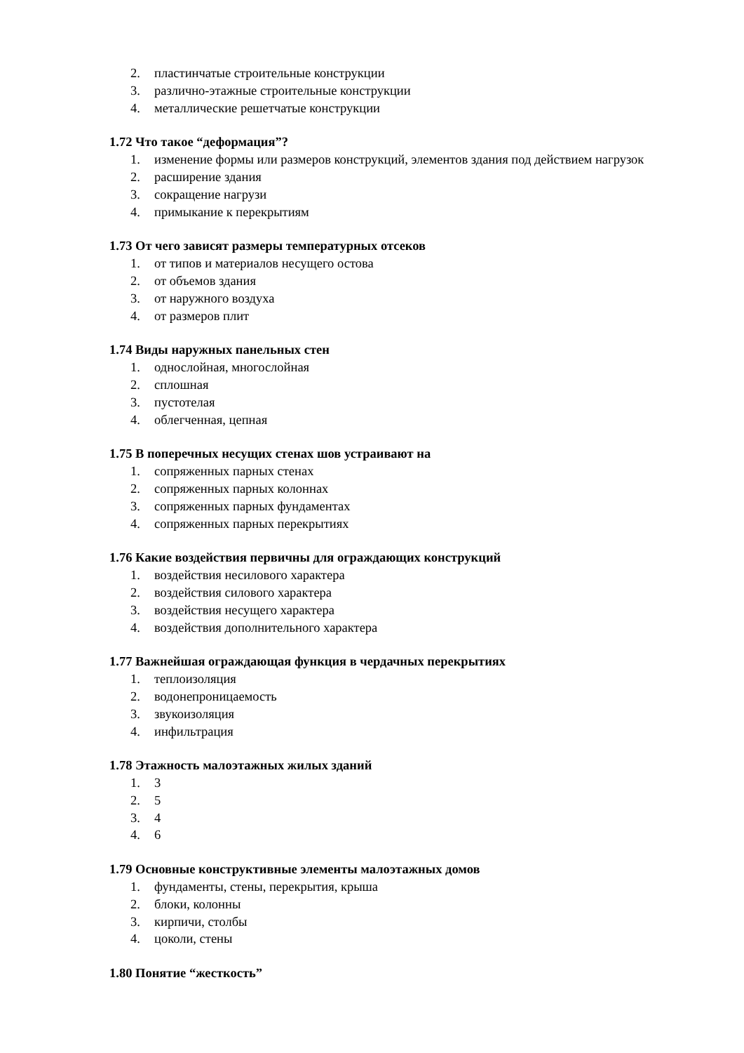2. пластинчатые строительные конструкции
3. различно-этажные строительные конструкции
4. металлические решетчатые конструкции
1.72 Что такое “деформация”?
1. изменение формы или размеров конструкций, элементов здания под действием нагрузок
2. расширение здания
3. сокращение нагрузи
4. примыкание к перекрытиям
1.73 От чего зависят размеры температурных отсеков
1. от типов и материалов несущего остова
2. от объемов здания
3. от наружного воздуха
4. от размеров плит
1.74 Виды наружных панельных стен
1. однослойная, многослойная
2. сплошная
3. пустотелая
4. облегченная, цепная
1.75 В поперечных несущих стенах шов устраивают на
1. сопряженных парных стенах
2. сопряженных парных колоннах
3. сопряженных парных фундаментах
4. сопряженных парных перекрытиях
1.76 Какие воздействия первичны для ограждающих конструкций
1. воздействия несилового характера
2. воздействия силового характера
3. воздействия несущего характера
4. воздействия дополнительного характера
1.77 Важнейшая ограждающая функция в чердачных перекрытиях
1. теплоизоляция
2. водонепроницаемость
3. звукоизоляция
4. инфильтрация
1.78 Этажность малоэтажных жилых зданий
1. 3
2. 5
3. 4
4. 6
1.79 Основные конструктивные элементы малоэтажных домов
1. фундаменты, стены, перекрытия, крыша
2. блоки, колонны
3. кирпичи, столбы
4. цоколи, стены
1.80 Понятие “жесткость”